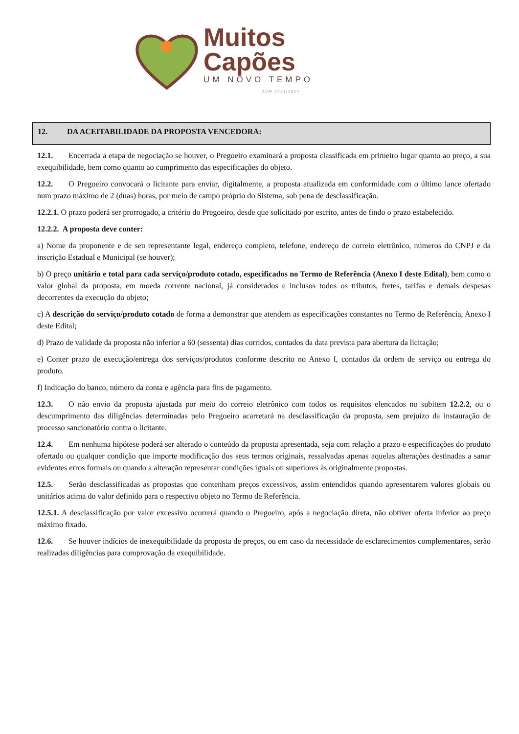Muitos
Capões
UM NOVO TEMPO
ADM 2021/2024
12. DA ACEITABILIDADE DA PROPOSTA VENCEDORA:
12.1. Encerrada a etapa de negociação se houver, o Pregoeiro examinará a proposta classificada em primeiro lugar quanto ao preço, a sua exequibilidade, bem como quanto ao cumprimento das especificações do objeto.
12.2. O Pregoeiro convocará o licitante para enviar, digitalmente, a proposta atualizada em conformidade com o último lance ofertado num prazo máximo de 2 (duas) horas, por meio de campo próprio do Sistema, sob pena de desclassificação.
12.2.1. O prazo poderá ser prorrogado, a critério do Pregoeiro, desde que solicitado por escrito, antes de findo o prazo estabelecido.
12.2.2. A proposta deve conter:
a) Nome da proponente e de seu representante legal, endereço completo, telefone, endereço de correio eletrônico, números do CNPJ e da inscrição Estadual e Municipal (se houver);
b) O preço unitário e total para cada serviço/produto cotado, especificados no Termo de Referência (Anexo I deste Edital), bem como o valor global da proposta, em moeda corrente nacional, já considerados e inclusos todos os tributos, fretes, tarifas e demais despesas decorrentes da execução do objeto;
c) A descrição do serviço/produto cotado de forma a demonstrar que atendem as especificações constantes no Termo de Referência, Anexo I deste Edital;
d) Prazo de validade da proposta não inferior a 60 (sessenta) dias corridos, contados da data prevista para abertura da licitação;
e) Conter prazo de execução/entrega dos serviços/produtos conforme descrito no Anexo I, contados da ordem de serviço ou entrega do produto.
f) Indicação do banco, número da conta e agência para fins de pagamento.
12.3. O não envio da proposta ajustada por meio do correio eletrônico com todos os requisitos elencados no subitem 12.2.2, ou o descumprimento das diligências determinadas pelo Pregoeiro acarretará na desclassificação da proposta, sem prejuízo da instauração de processo sancionatório contra o licitante.
12.4. Em nenhuma hipótese poderá ser alterado o conteúdo da proposta apresentada, seja com relação a prazo e especificações do produto ofertado ou qualquer condição que importe modificação dos seus termos originais, ressalvadas apenas aquelas alterações destinadas a sanar evidentes erros formais ou quando a alteração representar condições iguais ou superiores às originalmente propostas.
12.5. Serão desclassificadas as propostas que contenham preços excessivos, assim entendidos quando apresentarem valores globais ou unitários acima do valor definido para o respectivo objeto no Termo de Referência.
12.5.1. A desclassificação por valor excessivo ocorrerá quando o Pregoeiro, após a negociação direta, não obtiver oferta inferior ao preço máximo fixado.
12.6. Se houver indícios de inexequibilidade da proposta de preços, ou em caso da necessidade de esclarecimentos complementares, serão realizadas diligências para comprovação da exequibilidade.